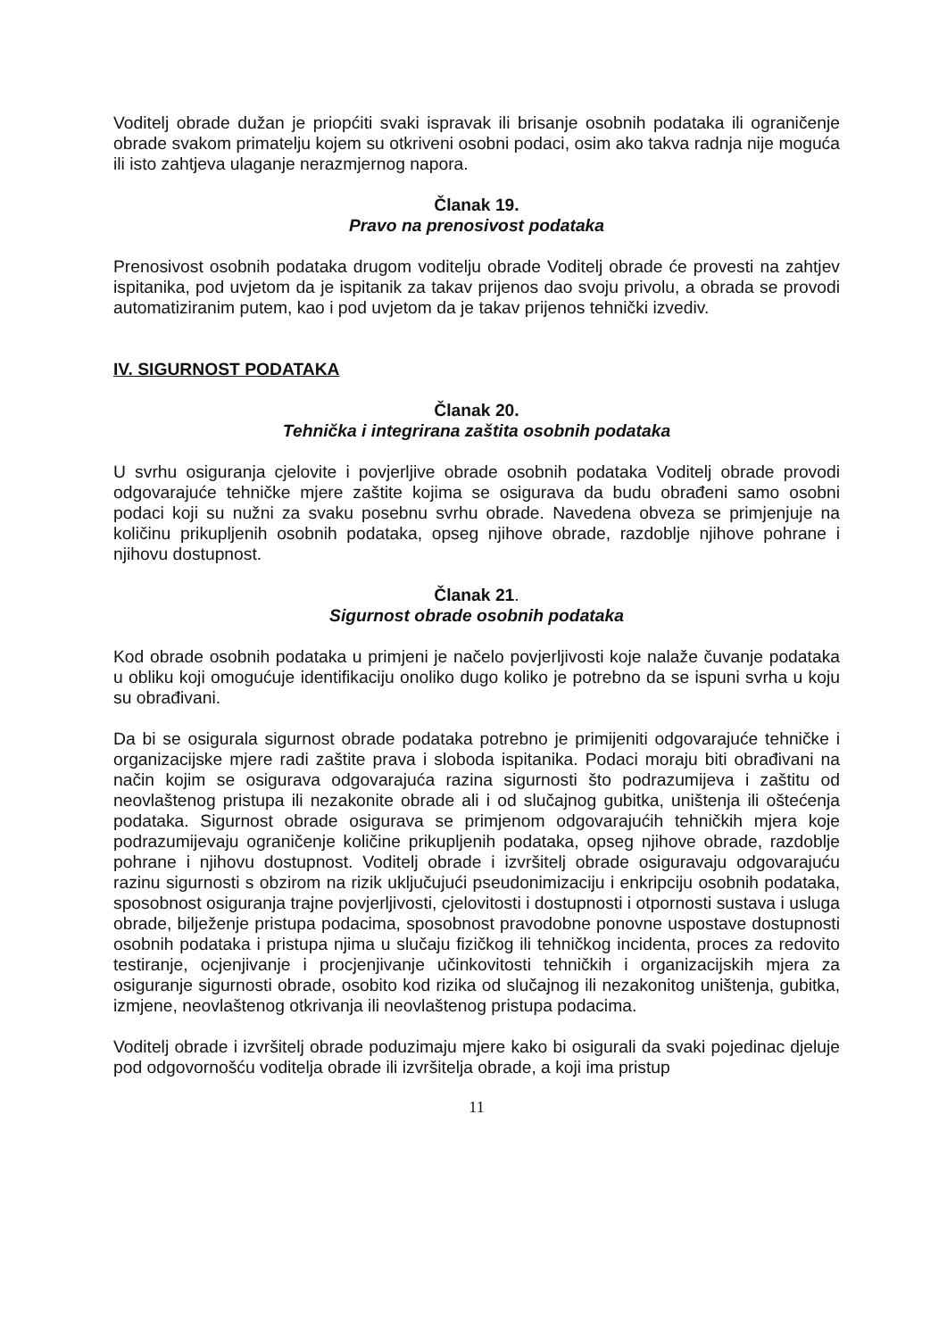Voditelj obrade dužan je priopćiti svaki ispravak ili brisanje osobnih podataka ili ograničenje obrade svakom primatelju kojem su otkriveni osobni podaci, osim ako takva radnja nije moguća ili isto zahtjeva ulaganje nerazmjernog napora.
Članak 19.
Pravo na prenosivost podataka
Prenosivost osobnih podataka drugom voditelju obrade Voditelj obrade će provesti na zahtjev ispitanika, pod uvjetom da je ispitanik za takav prijenos dao svoju privolu, a obrada se provodi automatiziranim putem, kao i pod uvjetom da je takav prijenos tehnički izvediv.
IV. SIGURNOST PODATAKA
Članak 20.
Tehnička i integrirana zaštita osobnih podataka
U svrhu osiguranja cjelovite i povjerljive obrade osobnih podataka Voditelj obrade provodi odgovarajuće tehničke mjere zaštite kojima se osigurava da budu obrađeni samo osobni podaci koji su nužni za svaku posebnu svrhu obrade. Navedena obveza se primjenjuje na količinu prikupljenih osobnih podataka, opseg njihove obrade, razdoblje njihove pohrane i njihovu dostupnost.
Članak 21.
Sigurnost obrade osobnih podataka
Kod obrade osobnih podataka u primjeni je načelo povjerljivosti koje nalaže čuvanje podataka u obliku koji omogućuje identifikaciju onoliko dugo koliko je potrebno da se ispuni svrha u koju su obrađivani.
Da bi se osigurala sigurnost obrade podataka potrebno je primijeniti odgovarajuće tehničke i organizacijske mjere radi zaštite prava i sloboda ispitanika. Podaci moraju biti obrađivani na način kojim se osigurava odgovarajuća razina sigurnosti što podrazumijeva i zaštitu od neovlaštenog pristupa ili nezakonite obrade ali i od slučajnog gubitka, uništenja ili oštećenja podataka. Sigurnost obrade osigurava se primjenom odgovarajućih tehničkih mjera koje podrazumijevaju ograničenje količine prikupljenih podataka, opseg njihove obrade, razdoblje pohrane i njihovu dostupnost. Voditelj obrade i izvršitelj obrade osiguravaju odgovarajuću razinu sigurnosti s obzirom na rizik uključujući pseudonimizaciju i enkripciju osobnih podataka, sposobnost osiguranja trajne povjerljivosti, cjelovitosti i dostupnosti i otpornosti sustava i usluga obrade, bilježenje pristupa podacima, sposobnost pravodobne ponovne uspostave dostupnosti osobnih podataka i pristupa njima u slučaju fizičkog ili tehničkog incidenta, proces za redovito testiranje, ocjenjivanje i procjenjivanje učinkovitosti tehničkih i organizacijskih mjera za osiguranje sigurnosti obrade, osobito kod rizika od slučajnog ili nezakonitog uništenja, gubitka, izmjene, neovlaštenog otkrivanja ili neovlaštenog pristupa podacima.
Voditelj obrade i izvršitelj obrade poduzimaju mjere kako bi osigurali da svaki pojedinac djeluje pod odgovornošću voditelja obrade ili izvršitelja obrade, a koji ima pristup
11